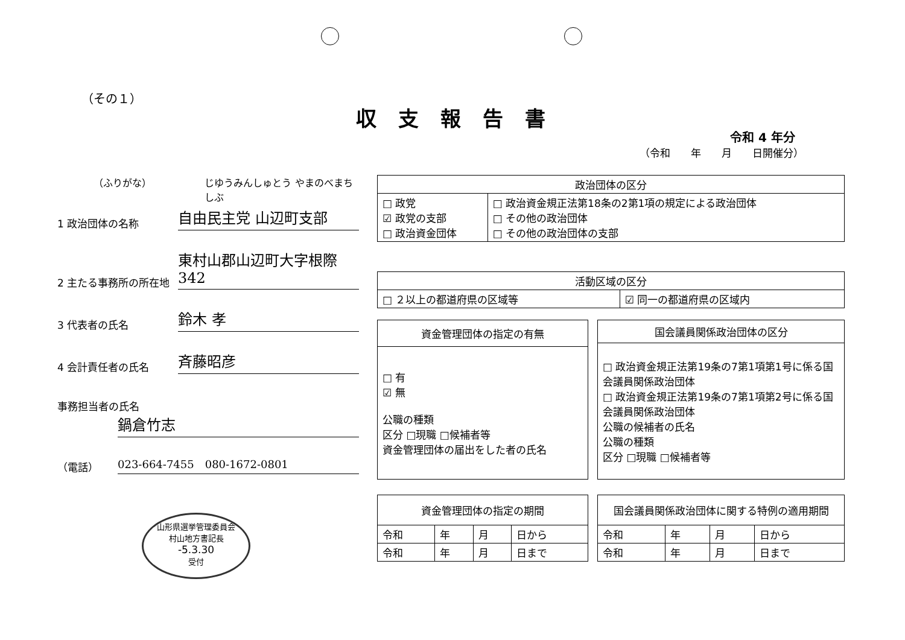（その１）
収支報告書
令和 4 年分
（令和　　年　　月　　日開催分）
（ふりがな） じゆうみんしゅとう やまのべまちしぶ
1 政治団体の名称
自由民主党 山辺町支部
2 主たる事務所の所在地
東村山郡山辺町大字根際342
3 代表者の氏名
鈴木 孝
4 会計責任者の氏名
斉藤昭彦
事務担当者の氏名
鍋倉竹志
（電話）
023-664-7455　080-1672-0801
| 政治団体の区分 | |
| --- | --- |
| □ 政党 ☑ 政党の支部 □ 政治資金団体 | □ 政治資金規正法第18条の2第1項の規定による政治団体 □ その他の政治団体 □ その他の政治団体の支部 |
| 活動区域の区分 | |
| --- | --- |
| □ ２以上の都道府県の区域等 | ☑ 同一の都道府県の区域内 |
| 資金管理団体の指定の有無 |
| --- |
| □ 有 ☑ 無 公職の種類 区分 □現職 □候補者等 資金管理団体の届出をした者の氏名 |
| 国会議員関係政治団体の区分 |
| --- |
| □ 政治資金規正法第19条の7第1項第1号に係る国会議員関係政治団体 □ 政治資金規正法第19条の7第1項第2号に係る国会議員関係政治団体 公職の候補者の氏名 公職の種類 区分 □現職 □候補者等 |
| 資金管理団体の指定の期間 | | | |
| --- | --- | --- | --- |
| 令和 | 年 | 月 | 日から |
| 令和 | 年 | 月 | 日まで |
| 国会議員関係政治団体に関する特例の適用期間 | | | |
| --- | --- | --- | --- |
| 令和 | 年 | 月 | 日から |
| 令和 | 年 | 月 | 日まで |
山形県選挙管理委員会
村山地方書記長
-5.3.30
受付